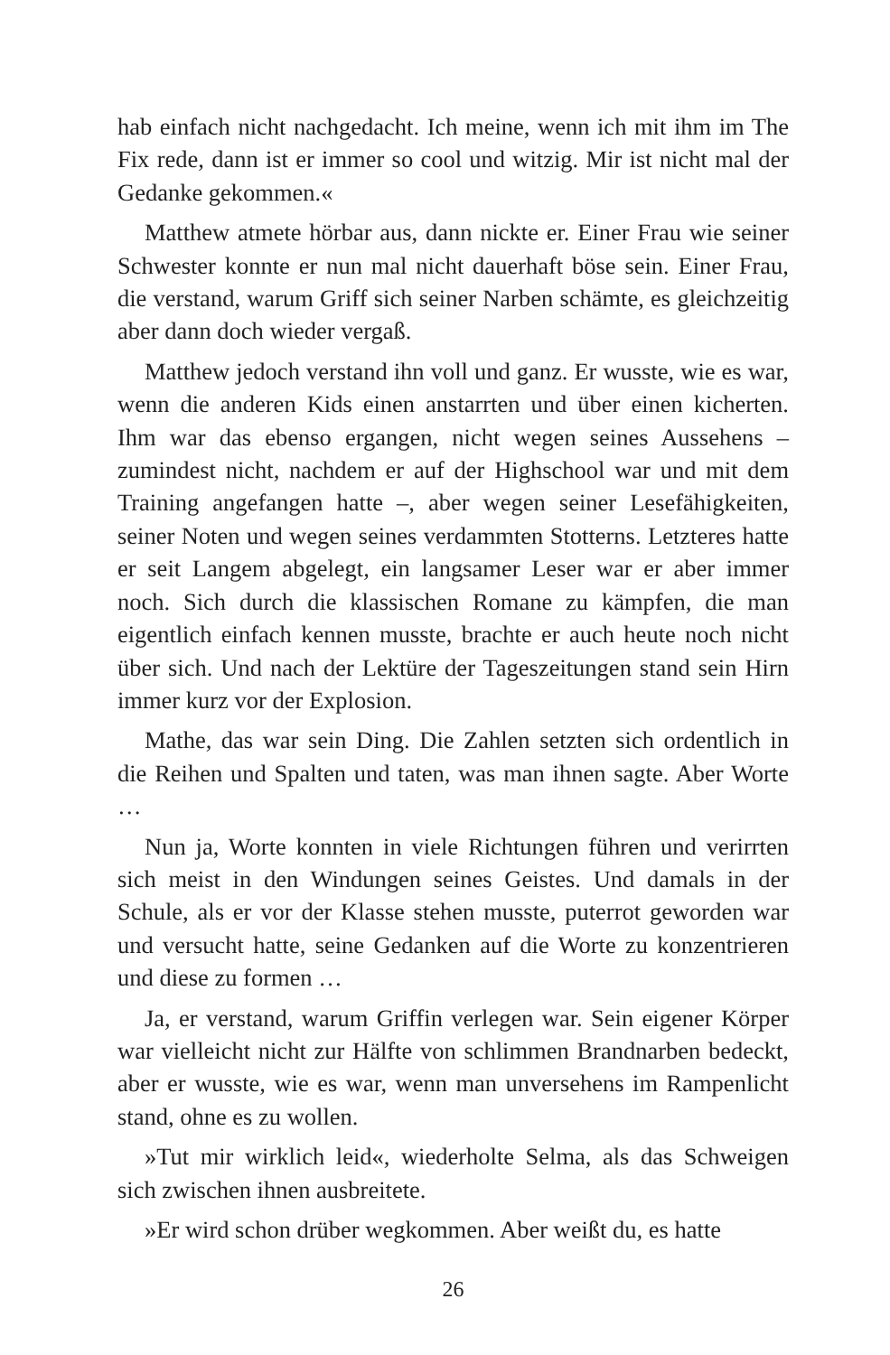hab einfach nicht nachgedacht. Ich meine, wenn ich mit ihm im The Fix rede, dann ist er immer so cool und witzig. Mir ist nicht mal der Gedanke gekommen.«
Matthew atmete hörbar aus, dann nickte er. Einer Frau wie seiner Schwester konnte er nun mal nicht dauerhaft böse sein. Einer Frau, die verstand, warum Griff sich seiner Narben schämte, es gleichzeitig aber dann doch wieder vergaß.
Matthew jedoch verstand ihn voll und ganz. Er wusste, wie es war, wenn die anderen Kids einen anstarrten und über einen kicherten. Ihm war das ebenso ergangen, nicht wegen seines Aussehens – zumindest nicht, nachdem er auf der Highschool war und mit dem Training angefangen hatte –, aber wegen seiner Lesefähigkeiten, seiner Noten und wegen seines verdammten Stotterns. Letzteres hatte er seit Langem abgelegt, ein langsamer Leser war er aber immer noch. Sich durch die klassischen Romane zu kämpfen, die man eigentlich einfach kennen musste, brachte er auch heute noch nicht über sich. Und nach der Lektüre der Tageszeitungen stand sein Hirn immer kurz vor der Explosion.
Mathe, das war sein Ding. Die Zahlen setzten sich ordentlich in die Reihen und Spalten und taten, was man ihnen sagte. Aber Worte …
Nun ja, Worte konnten in viele Richtungen führen und verirrten sich meist in den Windungen seines Geistes. Und damals in der Schule, als er vor der Klasse stehen musste, puterrot geworden war und versucht hatte, seine Gedanken auf die Worte zu konzentrieren und diese zu formen …
Ja, er verstand, warum Griffin verlegen war. Sein eigener Körper war vielleicht nicht zur Hälfte von schlimmen Brandnarben bedeckt, aber er wusste, wie es war, wenn man unversehens im Rampenlicht stand, ohne es zu wollen.
»Tut mir wirklich leid«, wiederholte Selma, als das Schweigen sich zwischen ihnen ausbreitete.
»Er wird schon drüber wegkommen. Aber weißt du, es hatte
26